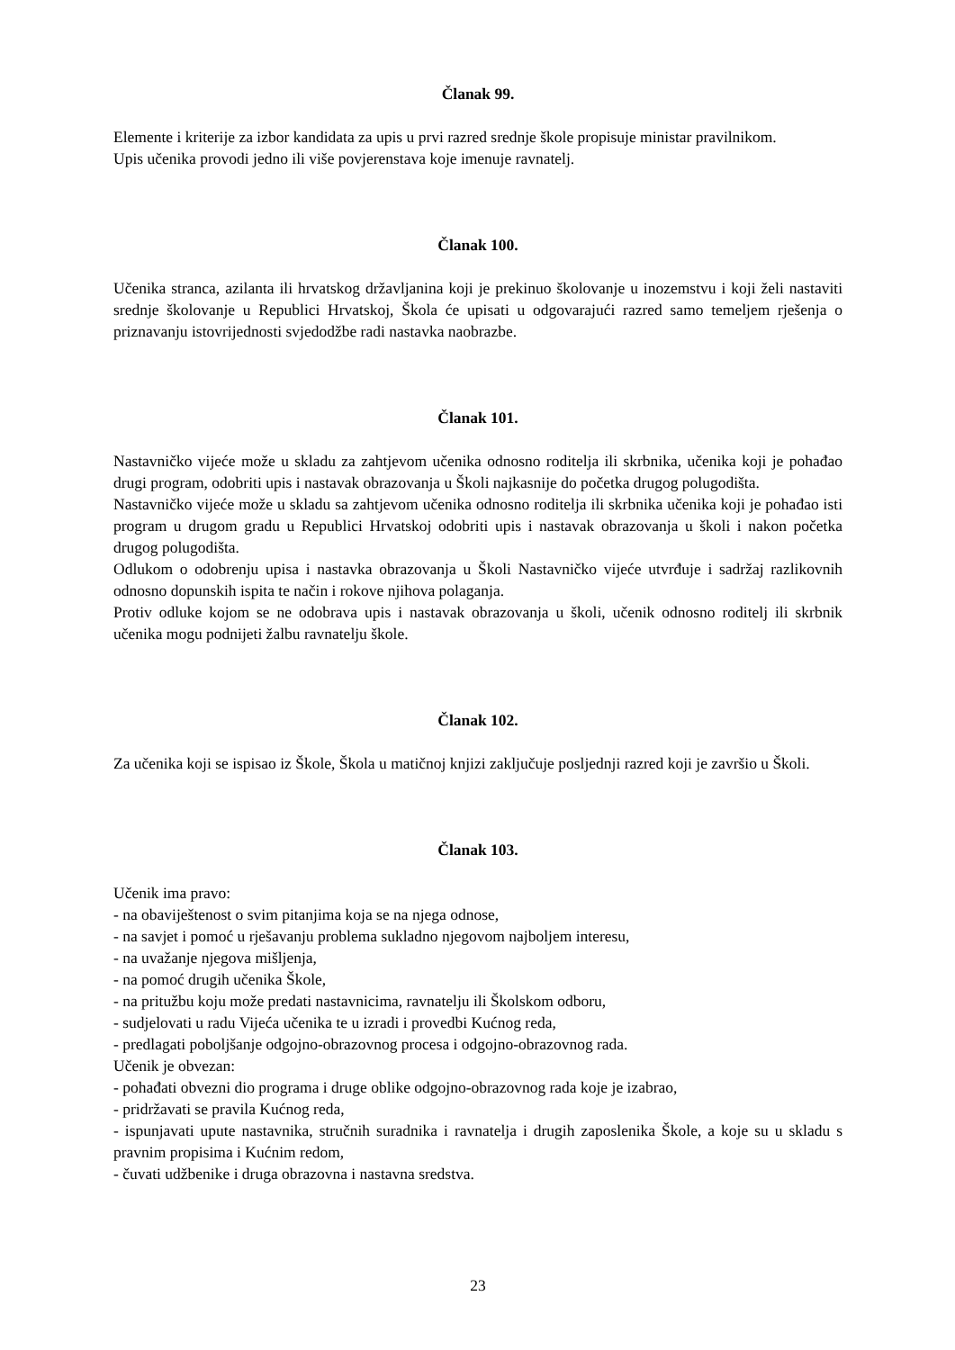Članak 99.
Elemente i kriterije za izbor kandidata za upis u prvi razred srednje škole propisuje ministar pravilnikom.
Upis učenika provodi jedno ili više povjerenstava koje imenuje ravnatelj.
Članak 100.
Učenika stranca, azilanta ili hrvatskog državljanina koji je prekinuo školovanje u inozemstvu i koji želi nastaviti srednje školovanje u Republici Hrvatskoj, Škola će upisati u odgovarajući razred samo temeljem rješenja o priznavanju istovrijednosti svjedodžbe radi nastavka naobrazbe.
Članak 101.
Nastavničko vijeće može u skladu za zahtjevom učenika odnosno roditelja ili skrbnika, učenika koji je pohađao drugi program, odobriti upis i nastavak obrazovanja u Školi najkasnije do početka drugog polugodišta.
Nastavničko vijeće može u skladu sa zahtjevom učenika odnosno roditelja ili skrbnika učenika koji je pohađao isti program u drugom gradu u Republici Hrvatskoj odobriti upis i nastavak obrazovanja u školi i nakon početka drugog polugodišta.
Odlukom o odobrenju upisa i nastavka obrazovanja u Školi Nastavničko vijeće utvrđuje i sadržaj razlikovnih odnosno dopunskih ispita te način i rokove njihova polaganja.
Protiv odluke kojom se ne odobrava upis i nastavak obrazovanja u školi, učenik odnosno roditelj ili skrbnik učenika mogu podnijeti žalbu ravnatelju škole.
Članak 102.
Za učenika koji se ispisao iz Škole, Škola u matičnoj knjizi zaključuje posljednji razred koji je završio u Školi.
Članak 103.
Učenik ima pravo:
- na obaviještenost o svim pitanjima koja se na njega odnose,
- na savjet i pomoć u rješavanju problema sukladno njegovom najboljem interesu,
- na uvažanje njegova mišljenja,
- na pomoć drugih učenika Škole,
- na pritužbu koju može predati nastavnicima, ravnatelju ili Školskom odboru,
- sudjelovati u radu Vijeća učenika te u izradi i provedbi Kućnog reda,
- predlagati poboljšanje odgojno-obrazovnog procesa i odgojno-obrazovnog rada.
Učenik je obvezan:
- pohađati obvezni dio programa i druge oblike odgojno-obrazovnog rada koje je izabrao,
- pridržavati se pravila Kućnog reda,
- ispunjavati upute nastavnika, stručnih suradnika i ravnatelja i drugih zaposlenika Škole, a koje su u skladu s pravnim propisima i Kućnim redom,
- čuvati udžbenike i druga obrazovna i nastavna sredstva.
23